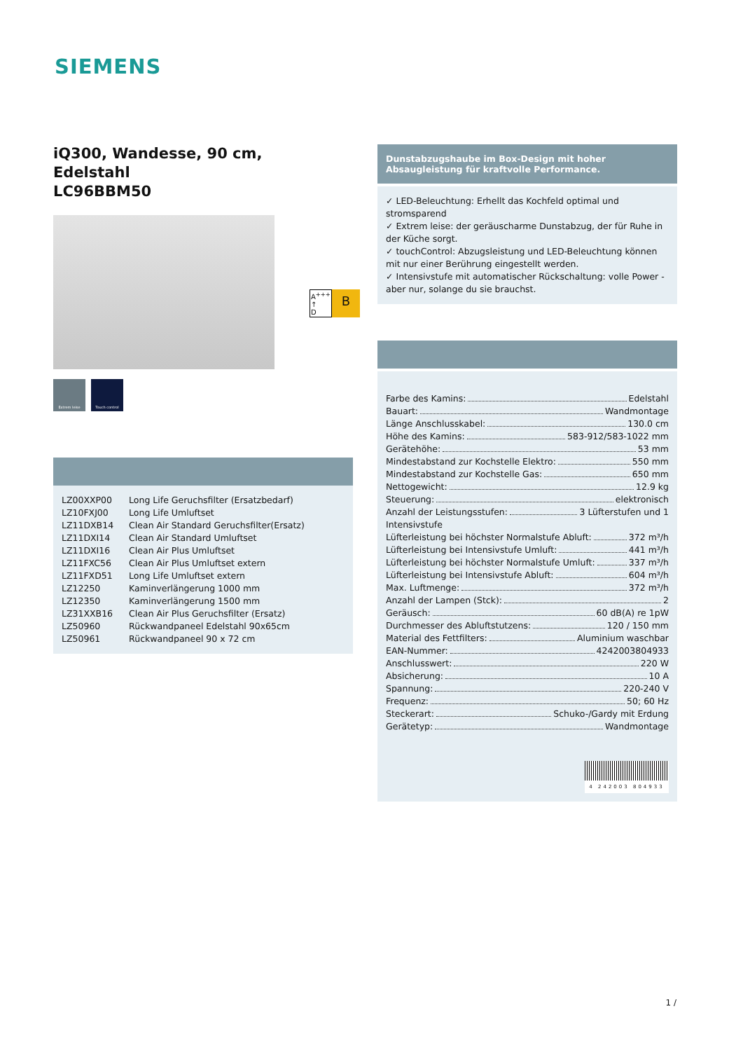SIEMENS
iQ300, Wandesse, 90 cm,
Edelstahl
LC96BBM50
Extrem leise Touch control
| LZ00XXP00 | Long Life Geruchsfilter (Ersatzbedarf) |
| LZ10FXJ00 | Long Life Umluftset |
| LZ11DXB14 | Clean Air Standard Geruchsfilter(Ersatz) |
| LZ11DXI14 | Clean Air Standard Umluftset |
| LZ11DXI16 | Clean Air Plus Umluftset |
| LZ11FXC56 | Clean Air Plus Umluftset extern |
| LZ11FXD51 | Long Life Umluftset extern |
| LZ12250 | Kaminverlängerung 1000 mm |
| LZ12350 | Kaminverlängerung 1500 mm |
| LZ31XXB16 | Clean Air Plus Geruchsfilter (Ersatz) |
| LZ50960 | Rückwandpaneel Edelstahl 90x65cm |
| LZ50961 | Rückwandpaneel 90 x 72 cm |
A<sup>+++</sup>
↑
D
B
Dunstabzugshaube im Box-Design mit hoher Absaugleistung für kraftvolle Performance.
✓ LED-Beleuchtung: Erhellt das Kochfeld optimal und stromsparend
✓ Extrem leise: der geräuscharme Dunstabzug, der für Ruhe in der Küche sorgt.
✓ touchControl: Abzugsleistung und LED-Beleuchtung können mit nur einer Berührung eingestellt werden.
✓ Intensivstufe mit automatischer Rückschaltung: volle Power - aber nur, solange du sie brauchst.
Farbe des Kamins: Edelstahl
Bauart: Wandmontage
Länge Anschlusskabel: 130.0 cm
Höhe des Kamins: 583-912/583-1022 mm
Gerätehöhe: 53 mm
Mindestabstand zur Kochstelle Elektro: 550 mm
Mindestabstand zur Kochstelle Gas: 650 mm
Nettogewicht: 12.9 kg
Steuerung: elektronisch
Anzahl der Leistungsstufen: 3 Lüfterstufen und 1
Intensivstufe
Lüfterleistung bei höchster Normalstufe Abluft: 372 m³/h
Lüfterleistung bei Intensivstufe Umluft: 441 m³/h
Lüfterleistung bei höchster Normalstufe Umluft: 337 m³/h
Lüfterleistung bei Intensivstufe Abluft: 604 m³/h
Max. Luftmenge: 372 m³/h
Anzahl der Lampen (Stck): 2
Geräusch: 60 dB(A) re 1pW
Durchmesser des Abluftstutzens: 120 / 150 mm
Material des Fettfilters: Aluminium waschbar
EAN-Nummer: 4242003804933
Anschlusswert: 220 W
Absicherung: 10 A
Spannung: 220-240 V
Frequenz: 50; 60 Hz
Steckerart: Schuko-/Gardy mit Erdung
Gerätetyp: Wandmontage
4 242003 804933
1 /